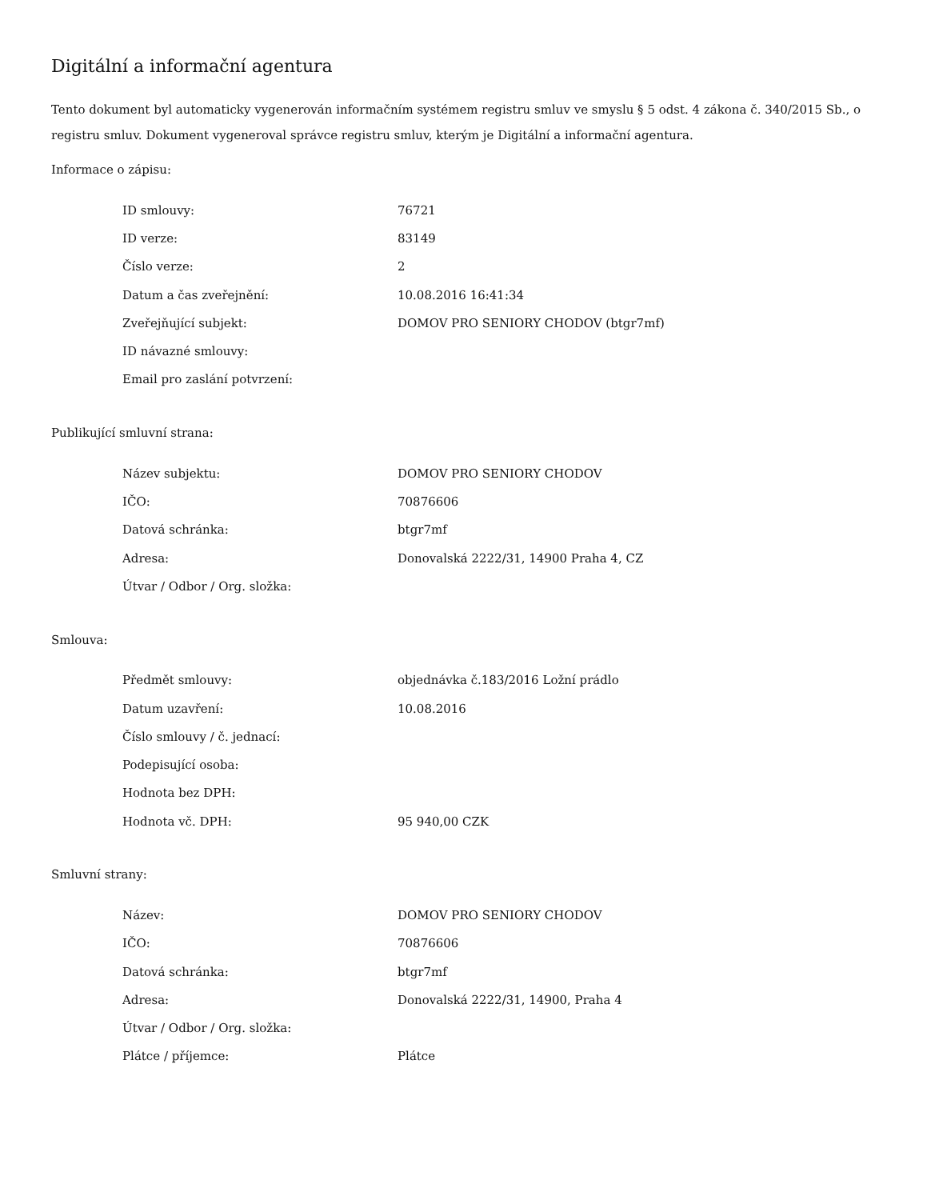Digitální a informační agentura
Tento dokument byl automaticky vygenerován informačním systémem registru smluv ve smyslu § 5 odst. 4 zákona č. 340/2015 Sb., o registru smluv. Dokument vygeneroval správce registru smluv, kterým je Digitální a informační agentura.
Informace o zápisu:
| ID smlouvy: | 76721 |
| ID verze: | 83149 |
| Číslo verze: | 2 |
| Datum a čas zveřejnění: | 10.08.2016 16:41:34 |
| Zveřejňující subjekt: | DOMOV PRO SENIORY CHODOV (btgr7mf) |
| ID návazné smlouvy: | |
| Email pro zaslání potvrzení: | |
Publikující smluvní strana:
| Název subjektu: | DOMOV PRO SENIORY CHODOV |
| IČO: | 70876606 |
| Datová schránka: | btgr7mf |
| Adresa: | Donovalská 2222/31, 14900 Praha 4, CZ |
| Útvar / Odbor / Org. složka: | |
Smlouva:
| Předmět smlouvy: | objednávka č.183/2016 Ložní prádlo |
| Datum uzavření: | 10.08.2016 |
| Číslo smlouvy / č. jednací: | |
| Podepisující osoba: | |
| Hodnota bez DPH: | |
| Hodnota vč. DPH: | 95 940,00 CZK |
Smluvní strany:
| Název: | DOMOV PRO SENIORY CHODOV |
| IČO: | 70876606 |
| Datová schránka: | btgr7mf |
| Adresa: | Donovalská 2222/31, 14900, Praha 4 |
| Útvar / Odbor / Org. složka: | |
| Plátce / příjemce: | Plátce |